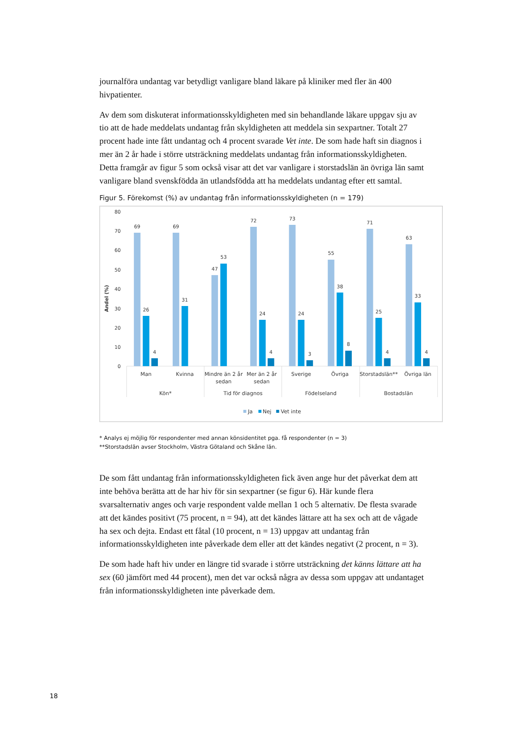journalföra undantag var betydligt vanligare bland läkare på kliniker med fler än 400 hivpatienter.
Av dem som diskuterat informationsskyldigheten med sin behandlande läkare uppgav sju av tio att de hade meddelats undantag från skyldigheten att meddela sin sexpartner. Totalt 27 procent hade inte fått undantag och 4 procent svarade Vet inte. De som hade haft sin diagnos i mer än 2 år hade i större utsträckning meddelats undantag från informationsskyldigheten. Detta framgår av figur 5 som också visar att det var vanligare i storstadslän än övriga län samt vanligare bland svenskfödda än utlandsfödda att ha meddelats undantag efter ett samtal.
Figur 5. Förekomst (%) av undantag från informationsskyldigheten (n = 179)
80
70
60
50
40
30
20
10
0
Andel (%)
69
26
4
69
31
47
53
72
24
4
73
24
3
55
38
8
71
25
4
63
33
4
Man
Kvinna
Mindre än 2 år
sedan
Mer än 2 år
sedan
Sverige
Övriga
Storstadslän**
Övriga län
Kön*
Tid för diagnos
Födelseland
Bostadslän
Ja
Nej
Vet inte
* Analys ej möjlig för respondenter med annan könsidentitet pga. få respondenter (n = 3)
**Storstadslän avser Stockholm, Västra Götaland och Skåne län.
De som fått undantag från informationsskyldigheten fick även ange hur det påverkat dem att inte behöva berätta att de har hiv för sin sexpartner (se figur 6). Här kunde flera svarsalternativ anges och varje respondent valde mellan 1 och 5 alternativ. De flesta svarade att det kändes positivt (75 procent, n = 94), att det kändes lättare att ha sex och att de vågade ha sex och dejta. Endast ett fåtal (10 procent, n = 13) uppgav att undantag från informationsskyldigheten inte påverkade dem eller att det kändes negativt (2 procent, n = 3).
De som hade haft hiv under en längre tid svarade i större utsträckning det känns lättare att ha sex (60 jämfört med 44 procent), men det var också några av dessa som uppgav att undantaget från informationsskyldigheten inte påverkade dem.
18